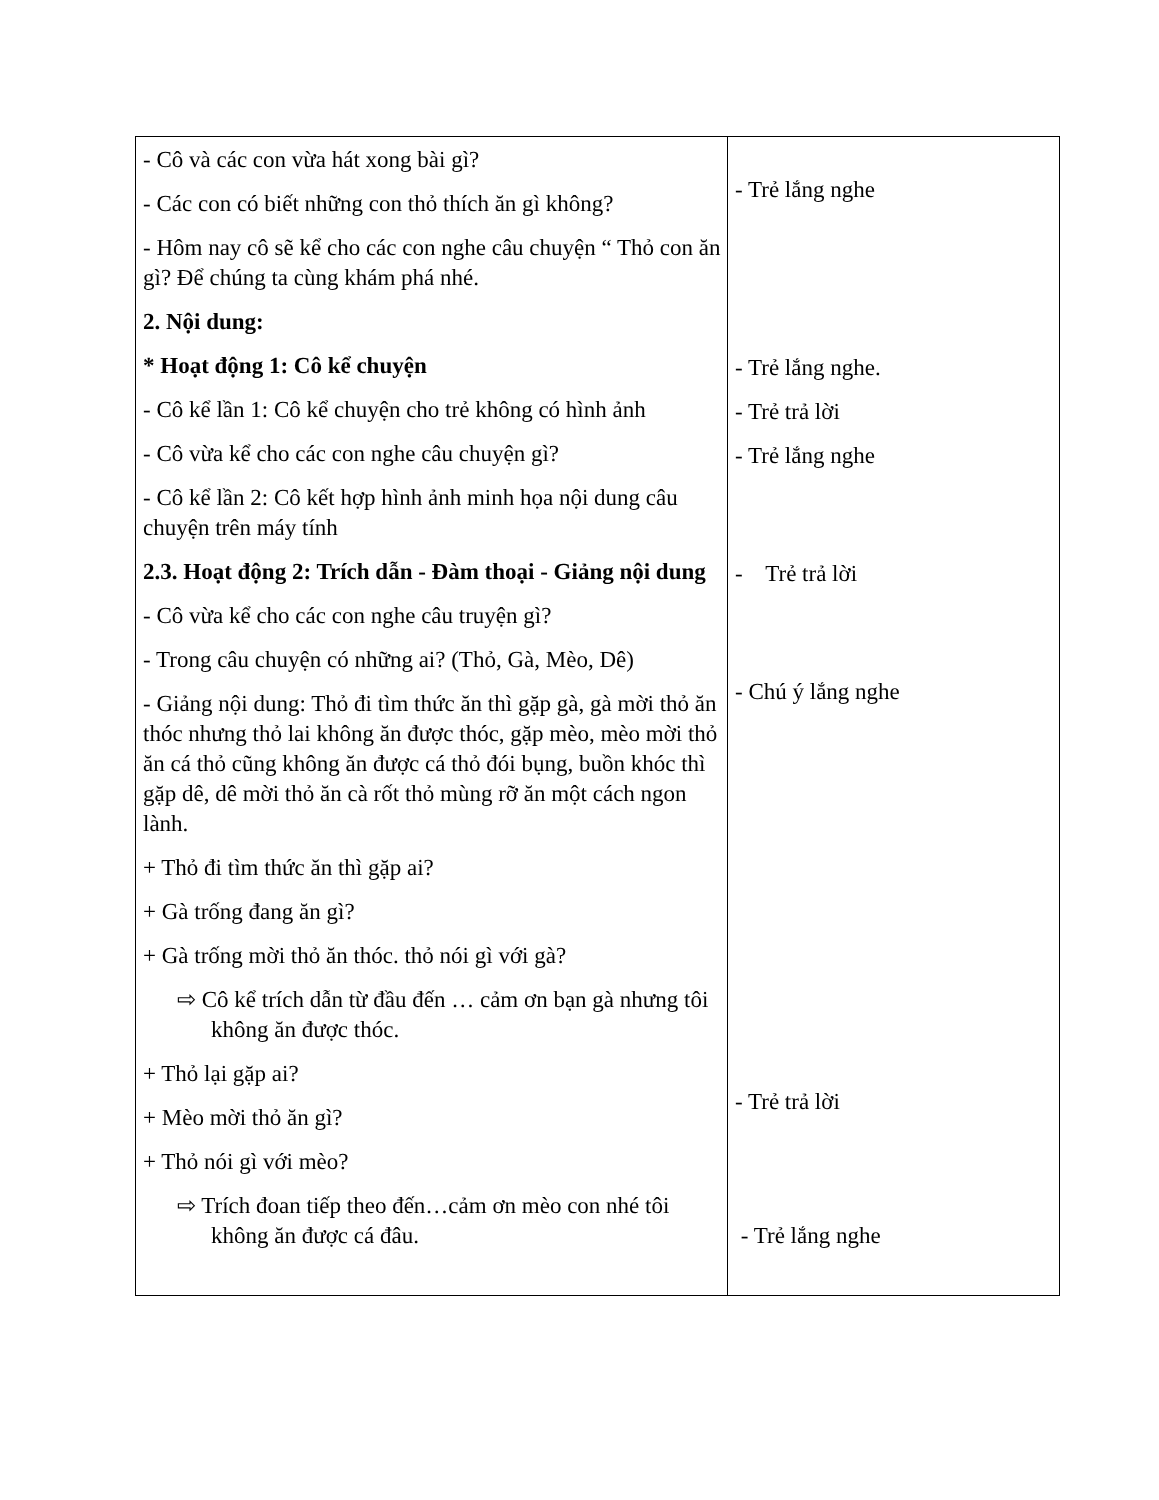| - Cô và các con vừa hát xong bài gì? - Các con có biết những con thỏ thích ăn gì không? - Hôm nay cô sẽ kể cho các con nghe câu chuyện “ Thỏ con ăn gì? Để chúng ta cùng khám phá nhé. 2. Nội dung: * Hoạt động 1: Cô kể chuyện - Cô kể lần 1: Cô kể chuyện cho trẻ không có hình ảnh - Cô vừa kể cho các con nghe câu chuyện gì? - Cô kể lần 2: Cô kết hợp hình ảnh minh họa nội dung câu chuyện trên máy tính 2.3. Hoạt động 2: Trích dẫn - Đàm thoại - Giảng nội dung - Cô vừa kể cho các con nghe câu truyện gì? - Trong câu chuyện có những ai? (Thỏ, Gà, Mèo, Dê) - Giảng nội dung: Thỏ đi tìm thức ăn thì gặp gà, gà mời thỏ ăn thóc nhưng thỏ lai không ăn được thóc, gặp mèo, mèo mời thỏ ăn cá thỏ cũng không ăn được cá thỏ đói bụng, buồn khóc thì gặp dê, dê mời thỏ ăn cà rốt thỏ mùng rỡ ăn một cách ngon lành. + Thỏ đi tìm thức ăn thì gặp ai? + Gà trống đang ăn gì? + Gà trống mời thỏ ăn thóc. thỏ nói gì với gà? ⇨ Cô kể trích dẫn từ đầu đến … cảm ơn bạn gà nhưng tôi không ăn được thóc. + Thỏ lại gặp ai? + Mèo mời thỏ ăn gì? + Thỏ nói gì với mèo? ⇨ Trích đoan tiếp theo đến…cảm ơn mèo con nhé tôi không ăn được cá đâu. | - Trẻ lắng nghe - Trẻ lắng nghe. - Trẻ trả lời - Trẻ lắng nghe - Trẻ trả lời - Chú ý lắng nghe - Trẻ trả lời - Trẻ lắng nghe |